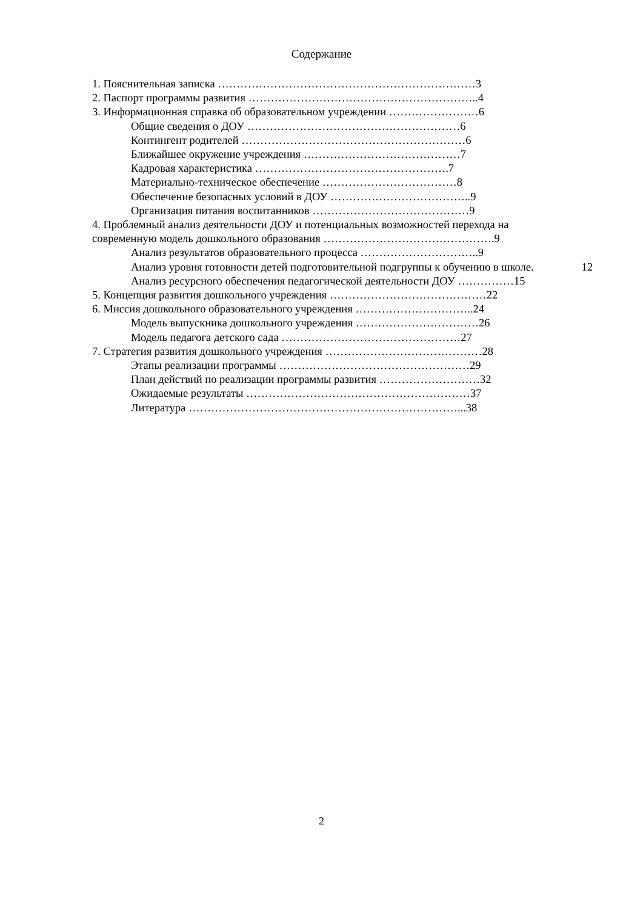Содержание
1. Пояснительная записка ……………………………………………………………3
2. Паспорт программы развития ……………………………………………………..4
3. Информационная справка об образовательном учреждении ……………………6
Общие сведения о ДОУ …………………………………………………6
Контингент родителей ……………………………………………………6
Ближайшее окружение учреждения ……………………………………7
Кадровая характеристика …………………………………………….7
Материально-техническое обеспечение ………………………………8
Обеспечение безопасных условий в ДОУ ………………………………..9
Организация питания воспитанников ……………………………………9
4. Проблемный анализ деятельности ДОУ и потенциальных возможностей перехода на
современную модель дошкольного образования ……………………………………….9
Анализ результатов образовательного процесса …………………………..9
Анализ уровня готовности детей подготовительной подгруппы к обучению в школе. 12
Анализ ресурсного обеспечения педагогической деятельности ДОУ ……………15
5. Концепция развития дошкольного учреждения ……………………………………22
6. Миссия дошкольного образовательного учреждения …………………………..24
Модель выпускника дошкольного учреждения ……………………………26
Модель педагога детского сада …………………………………………27
7. Стратегия развития дошкольного учреждения ……………………………………28
Этапы реализации программы ……………………………………………29
План действий по реализации программы развития ………………………32
Ожидаемые результаты ……………………………………………………37
Литература ………………………………………………………………...38
2